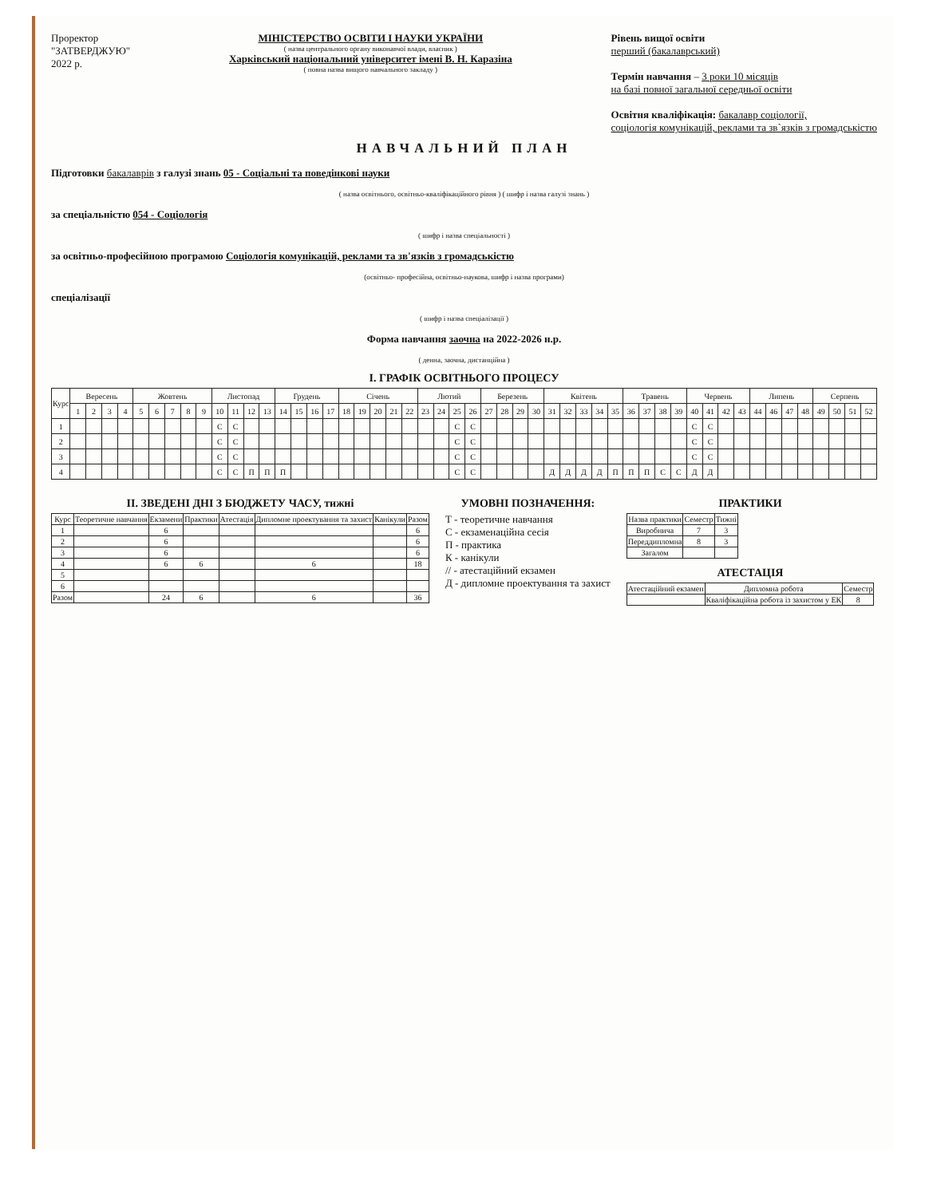Проректор
"ЗАТВЕРДЖУЮ"
2022 р.
МІНІСТЕРСТВО ОСВІТИ І НАУКИ УКРАЇНИ
( назва центрального органу виконавчої влади, власник )
Харківський національний університет імені В. Н. Каразіна
( повна назва вищого навчального закладу )
Рівень вищої освіти
перший (бакалаврський)
Термін навчання – 3 роки 10 місяців
на базі повної загальної середньої освіти
Освітня кваліфікація: бакалавр соціології,
соціологія комунікацій, реклами та зв`язків з громадськістю
НАВЧАЛЬНИЙ ПЛАН
Підготовки бакалаврів з галузі знань 05 - Соціальні та поведінкові науки
( назва освітнього, освітньо-кваліфікаційного рівня ) ( шифр і назва галузі знань )
за спеціальністю 054 - Соціологія
( шифр і назва спеціальності )
за освітньо-професійною програмою Соціологія комунікацій, реклами та зв'язків з громадськістю
(освітньо- професійна, освітньо-наукова, шифр і назва програми)
спеціалізації
( шифр і назва спеціалізації )
Форма навчання заочна на 2022-2026 н.р.
( денна, заочна, дистанційна )
І. ГРАФІК ОСВІТНЬОГО ПРОЦЕСУ
| Курс | Вересень | | | | Жовтень | | | | | Листопад | | | | Грудень | | | | Січень | | | | | Лютий | | | | Березень | | | | Квітень | | | | | Травень | | | | Червень | | | | Липень | | | | Серпень | | | |
| --- | --- | --- | --- | --- | --- | --- | --- | --- | --- | --- | --- | --- | --- | --- | --- | --- | --- | --- | --- | --- | --- | --- | --- | --- | --- | --- | --- | --- | --- | --- | --- | --- | --- | --- | --- | --- | --- | --- | --- | --- | --- | --- | --- | --- | --- | --- | --- | --- | --- | --- | --- |
| | 1 | 2 | 3 | 4 | 5 | 6 | 7 | 8 | 9 | 10 | 11 | 12 | 13 | 14 | 15 | 16 | 17 | 18 | 19 | 20 | 21 | 22 | 23 | 24 | 25 | 26 | 27 | 28 | 29 | 30 | 31 | 32 | 33 | 34 | 35 | 36 | 37 | 38 | 39 | 40 | 41 | 42 | 43 | 44 | 46 | 47 | 48 | 49 | 50 | 51 | 52 |
| 1 | | | | | | | | | | С | С | | | | | | | | | | | | | | С | С | | | | | | | | | | | | | | С | С | | | | | | | | | | |
| 2 | | | | | | | | | | С | С | | | | | | | | | | | | | | С | С | | | | | | | | | | | | | | С | С | | | | | | | | | | |
| 3 | | | | | | | | | | С | С | | | | | | | | | | | | | | С | С | | | | | | | | | | | | | | С | С | | | | | | | | | | |
| 4 | | | | | | | | | | С | С | П | П | П | | | | | | | | | | | С | С | | | | | Д | Д | Д | Д | П | П | П | С | С | Д | Д | | | | | | | | | | |
ІІ. ЗВЕДЕНІ ДНІ З БЮДЖЕТУ ЧАСУ, тижні
| Курс | Теоретичне навчання | Екзамени | Практики | Атестація | Дипломне проектування та захист | Канікули | Разом |
| --- | --- | --- | --- | --- | --- | --- | --- |
| 1 | | 6 | | | | | 6 |
| 2 | | 6 | | | | | 6 |
| 3 | | 6 | | | | | 6 |
| 4 | | 6 | 6 | | 6 | | 18 |
| 5 | | | | | | | |
| 6 | | | | | | | |
| Разом | | 24 | 6 | | 6 | | 36 |
УМОВНІ ПОЗНАЧЕННЯ:
Т - теоретичне навчання
С - екзаменаційна сесія
П - практика
К - канікули
// - атестаційний екзамен
Д - дипломне проектування та захист
ПРАКТИКИ
| Назва практики | Семестр | Тижні |
| --- | --- | --- |
| Виробнича | 7 | 3 |
| Переддипломна | 8 | 3 |
| Загалом | | |
АТЕСТАЦІЯ
| Атестаційний екзамен | Дипломна робота | Семестр |
| --- | --- | --- |
| | Кваліфікаційна робота із захистом у ЕК | 8 |